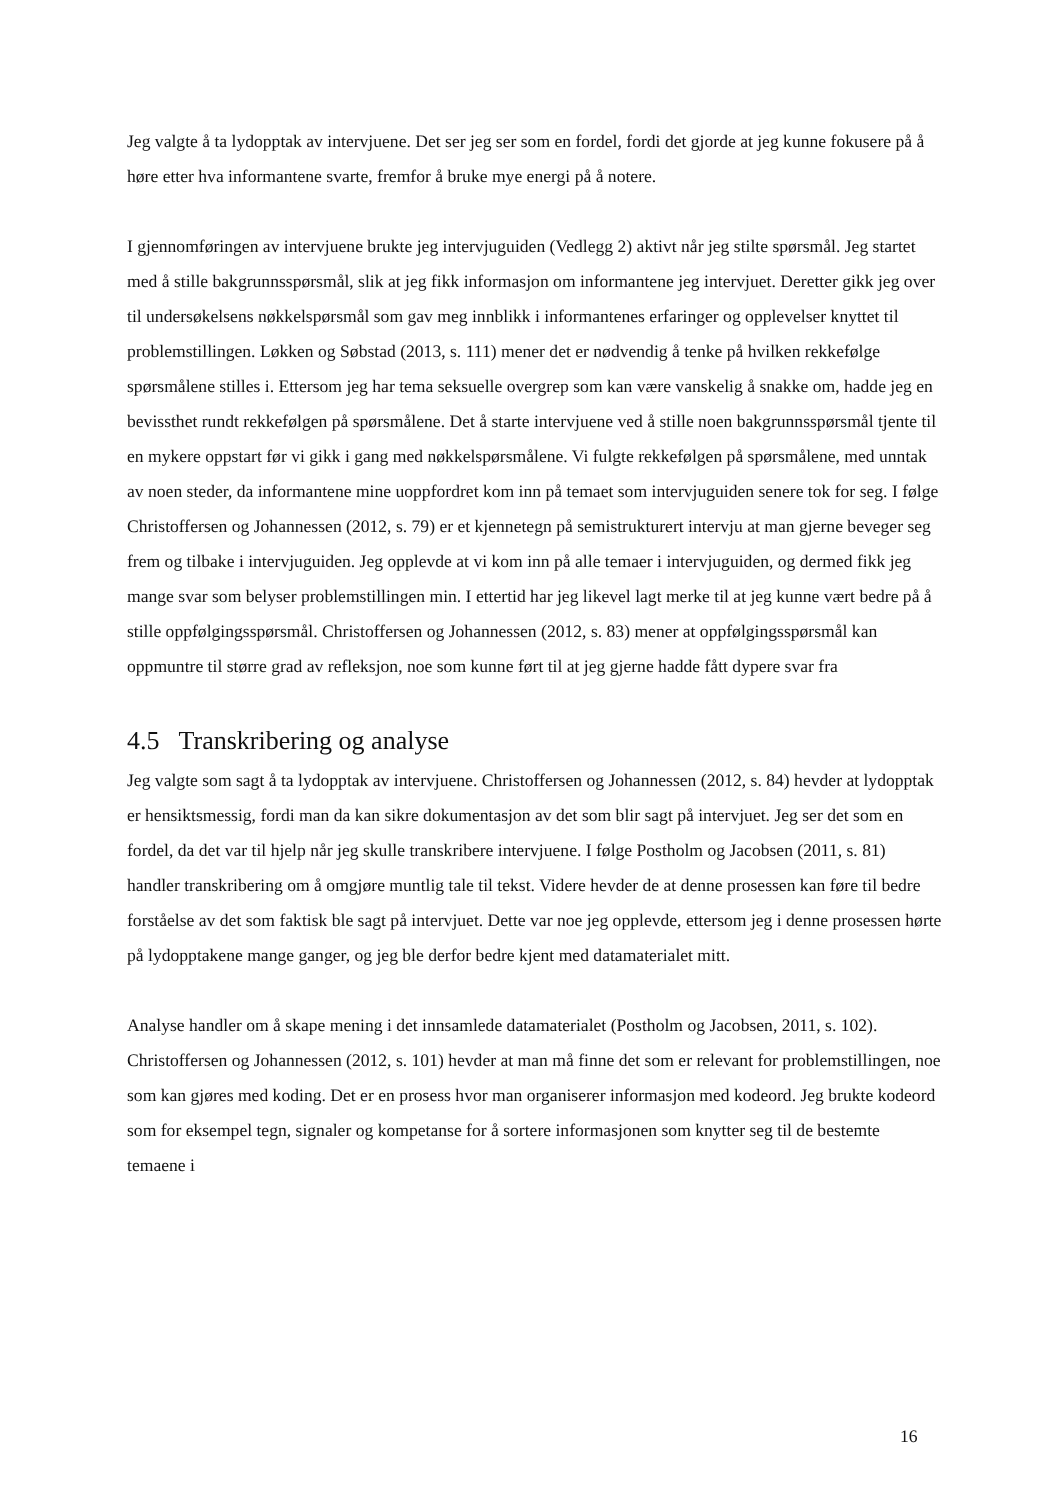Jeg valgte å ta lydopptak av intervjuene. Det ser jeg ser som en fordel, fordi det gjorde at jeg kunne fokusere på å høre etter hva informantene svarte, fremfor å bruke mye energi på å notere.
I gjennomføringen av intervjuene brukte jeg intervjuguiden (Vedlegg 2) aktivt når jeg stilte spørsmål. Jeg startet med å stille bakgrunnsspørsmål, slik at jeg fikk informasjon om informantene jeg intervjuet. Deretter gikk jeg over til undersøkelsens nøkkelspørsmål som gav meg innblikk i informantenes erfaringer og opplevelser knyttet til problemstillingen. Løkken og Søbstad (2013, s. 111) mener det er nødvendig å tenke på hvilken rekkefølge spørsmålene stilles i. Ettersom jeg har tema seksuelle overgrep som kan være vanskelig å snakke om, hadde jeg en bevissthet rundt rekkefølgen på spørsmålene. Det å starte intervjuene ved å stille noen bakgrunnsspørsmål tjente til en mykere oppstart før vi gikk i gang med nøkkelspørsmålene. Vi fulgte rekkefølgen på spørsmålene, med unntak av noen steder, da informantene mine uoppfordret kom inn på temaet som intervjuguiden senere tok for seg. I følge Christoffersen og Johannessen (2012, s. 79) er et kjennetegn på semistrukturert intervju at man gjerne beveger seg frem og tilbake i intervjuguiden. Jeg opplevde at vi kom inn på alle temaer i intervjuguiden, og dermed fikk jeg mange svar som belyser problemstillingen min. I ettertid har jeg likevel lagt merke til at jeg kunne vært bedre på å stille oppfølgingsspørsmål. Christoffersen og Johannessen (2012, s. 83) mener at oppfølgingsspørsmål kan oppmuntre til større grad av refleksjon, noe som kunne ført til at jeg gjerne hadde fått dypere svar fra
4.5 Transkribering og analyse
Jeg valgte som sagt å ta lydopptak av intervjuene. Christoffersen og Johannessen (2012, s. 84) hevder at lydopptak er hensiktsmessig, fordi man da kan sikre dokumentasjon av det som blir sagt på intervjuet. Jeg ser det som en fordel, da det var til hjelp når jeg skulle transkribere intervjuene. I følge Postholm og Jacobsen (2011, s. 81) handler transkribering om å omgjøre muntlig tale til tekst. Videre hevder de at denne prosessen kan føre til bedre forståelse av det som faktisk ble sagt på intervjuet. Dette var noe jeg opplevde, ettersom jeg i denne prosessen hørte på lydopptakene mange ganger, og jeg ble derfor bedre kjent med datamaterialet mitt.
Analyse handler om å skape mening i det innsamlede datamaterialet (Postholm og Jacobsen, 2011, s. 102). Christoffersen og Johannessen (2012, s. 101) hevder at man må finne det som er relevant for problemstillingen, noe som kan gjøres med koding. Det er en prosess hvor man organiserer informasjon med kodeord. Jeg brukte kodeord som for eksempel tegn, signaler og kompetanse for å sortere informasjonen som knytter seg til de bestemte temaene i
16